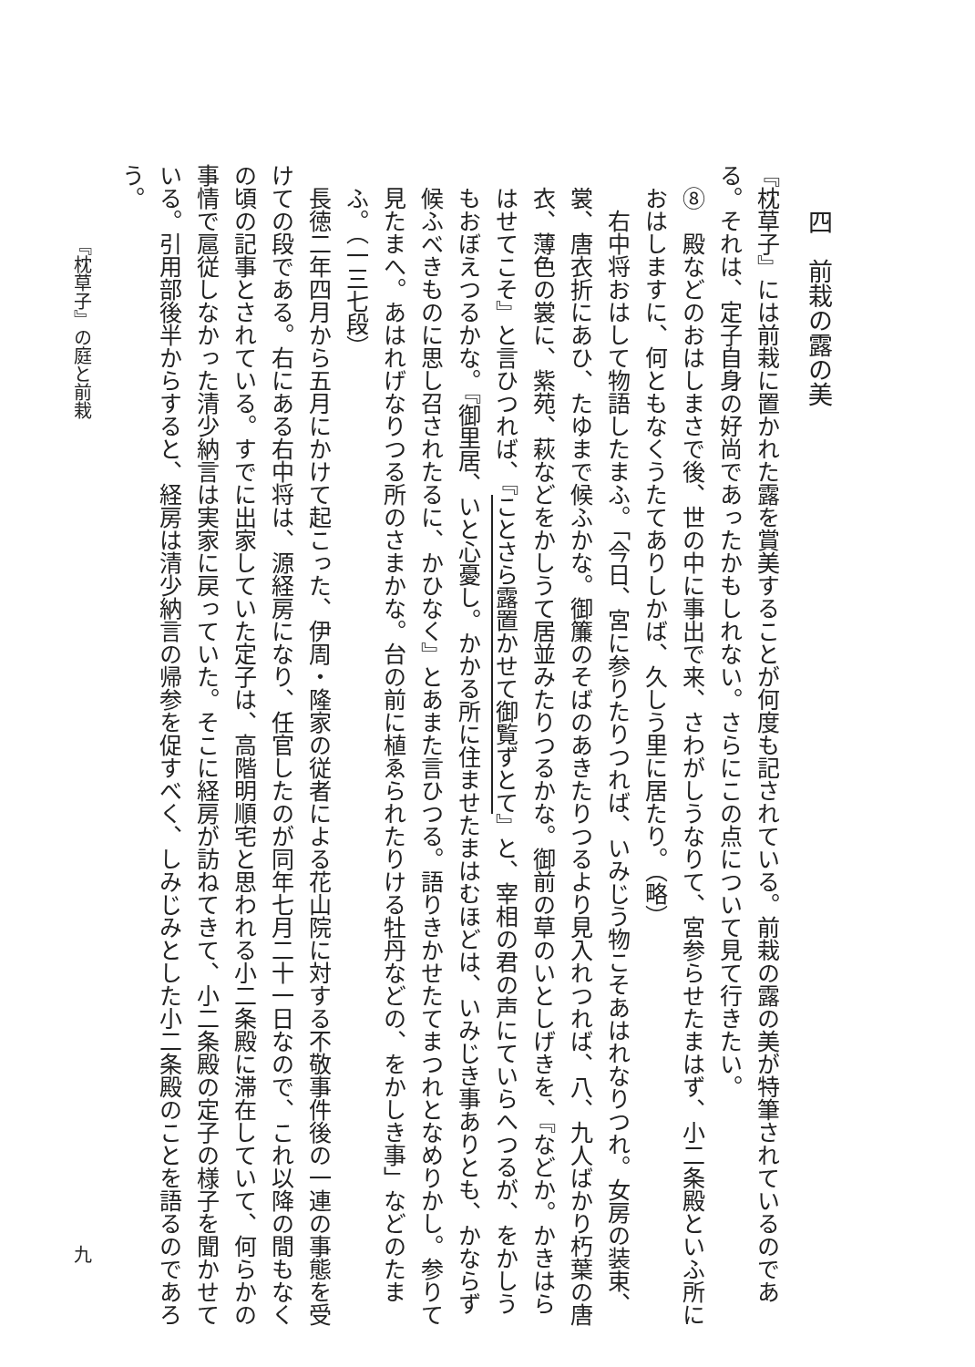四　前栽の露の美
『枕草子』には前栽に置かれた露を賞美することが何度も記されている。前栽の露の美が特筆されているのである。それは、定子自身の好尚であったかもしれない。さらにこの点について見て行きたい。
⑧　殿などのおはしまさで後、世の中に事出で来、さわがしうなりて、宮参らせたまはず、小二条殿といふ所におはしますに、何ともなくうたてありしかば、久しう里に居たり。（略）
右中将おはして物語したまふ。「今日、宮に参りたりつれば、いみじう物こそあはれなりつれ。女房の装束、裳、唐衣折にあひ、たゆまで候ふかな。御簾のそばのあきたりつるより見入れつれば、八、九人ばかり朽葉の唐衣、薄色の裳に、紫苑、萩などをかしうて居並みたりつるかな。御前の草のいとしげきを、『などか。かきはらはせてこそ』と言ひつれば、『ことさら露置かせて御覧ずとて』と、宰相の君の声にていらへつるが、をかしうもおぼえつるかな。『御里居、いと心憂し。かかる所に住ませたまはむほどは、いみじき事ありとも、かならず候ふべきものに思し召されたるに、かひなく』とあまた言ひつる。語りきかせたてまつれとなめりかし。参りて見たまへ。あはれげなりつる所のさまかな。台の前に植ゑられたりける牡丹などの、をかしき事」などのたまふ。（一三七段）
長徳二年四月から五月にかけて起こった、伊周・隆家の従者による花山院に対する不敬事件後の一連の事態を受けての段である。右にある右中将は、源経房になり、任官したのが同年七月二十一日なので、これ以降の間もなくの頃の記事とされている。すでに出家していた定子は、高階明順宅と思われる小二条殿に滞在していて、何らかの事情で扈従しなかった清少納言は実家に戻っていた。そこに経房が訪ねてきて、小二条殿の定子の様子を聞かせている。引用部後半からすると、経房は清少納言の帰参を促すべく、しみじみとした小二条殿のことを語るのであろう。
『枕草子』の庭と前栽 九